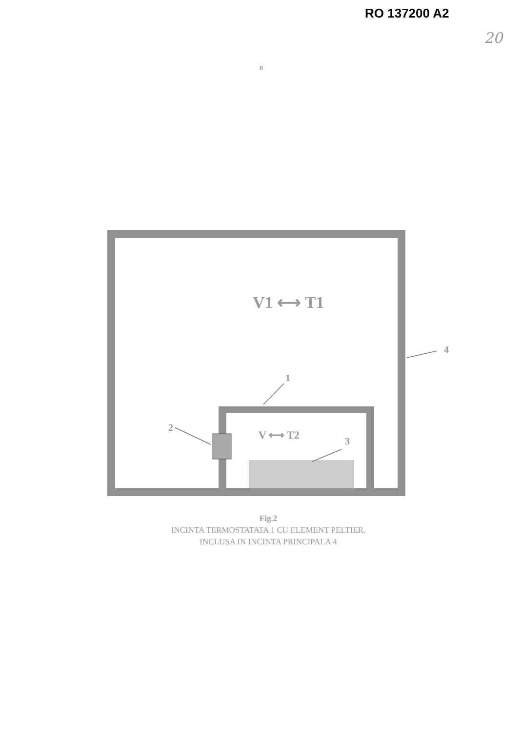RO 137200 A2
20
8
V1 ⟷ T1
V ⟷ T2
1
2
3
4
Fig.2
INCINTA TERMOSTATATA 1 CU ELEMENT PELTIER,
INCLUSA IN INCINTA PRINCIPALA 4